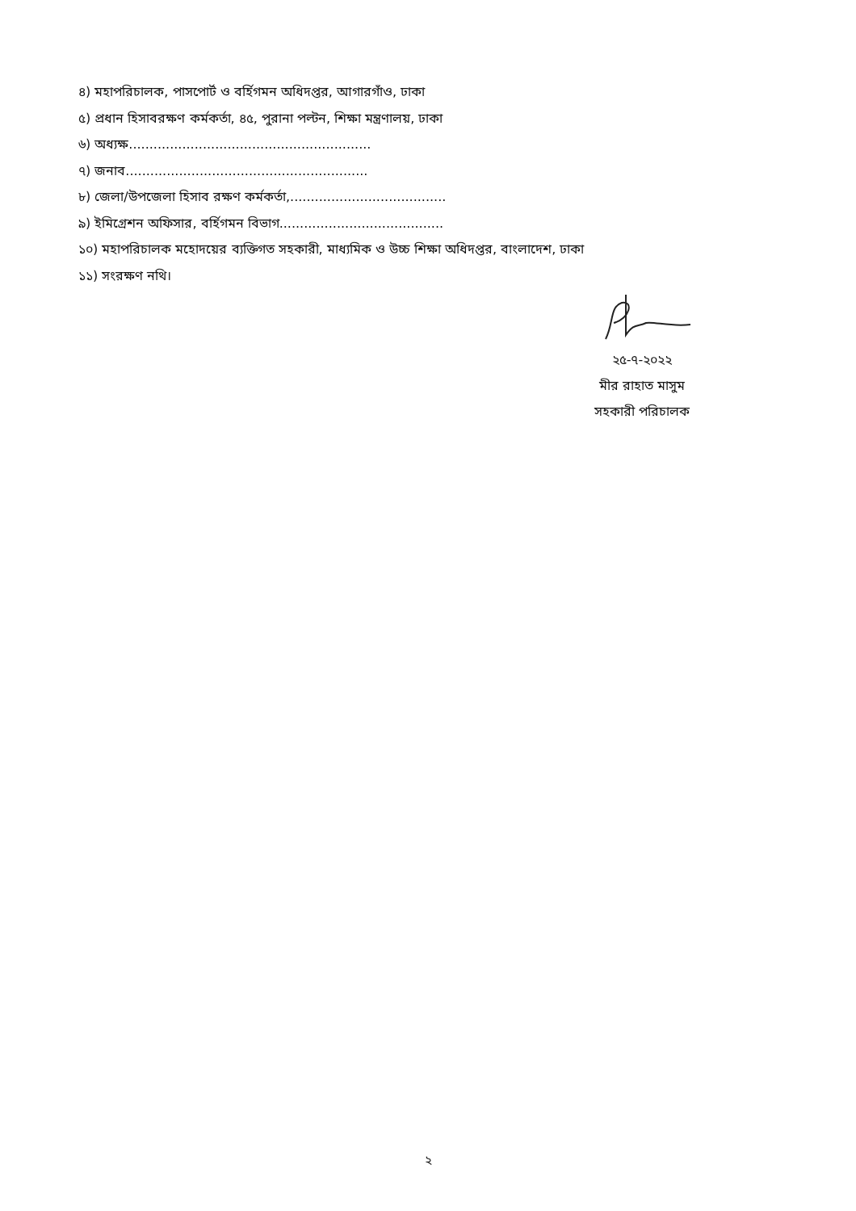৪) মহাপরিচালক, পাসপোর্ট ও বর্হিগমন অধিদপ্তর, আগারগাঁও, ঢাকা
৫) প্রধান হিসাবরক্ষণ কর্মকর্তা, ৪৫, পুরানা পল্টন, শিক্ষা মন্ত্রণালয়, ঢাকা
৬) অধ্যক্ষ...........................................................
৭) জনাব...........................................................
৮) জেলা/উপজেলা হিসাব রক্ষণ কর্মকর্তা,......................................
৯) ইমিগ্রেশন অফিসার, বর্হিগমন বিভাগ........................................
১০) মহাপরিচালক মহোদয়ের ব্যক্তিগত সহকারী, মাধ্যমিক ও উচ্চ শিক্ষা অধিদপ্তর, বাংলাদেশ, ঢাকা
১১) সংরক্ষণ নথি।
২৫-৭-২০২২
মীর রাহাত মাসুম
সহকারী পরিচালক
২